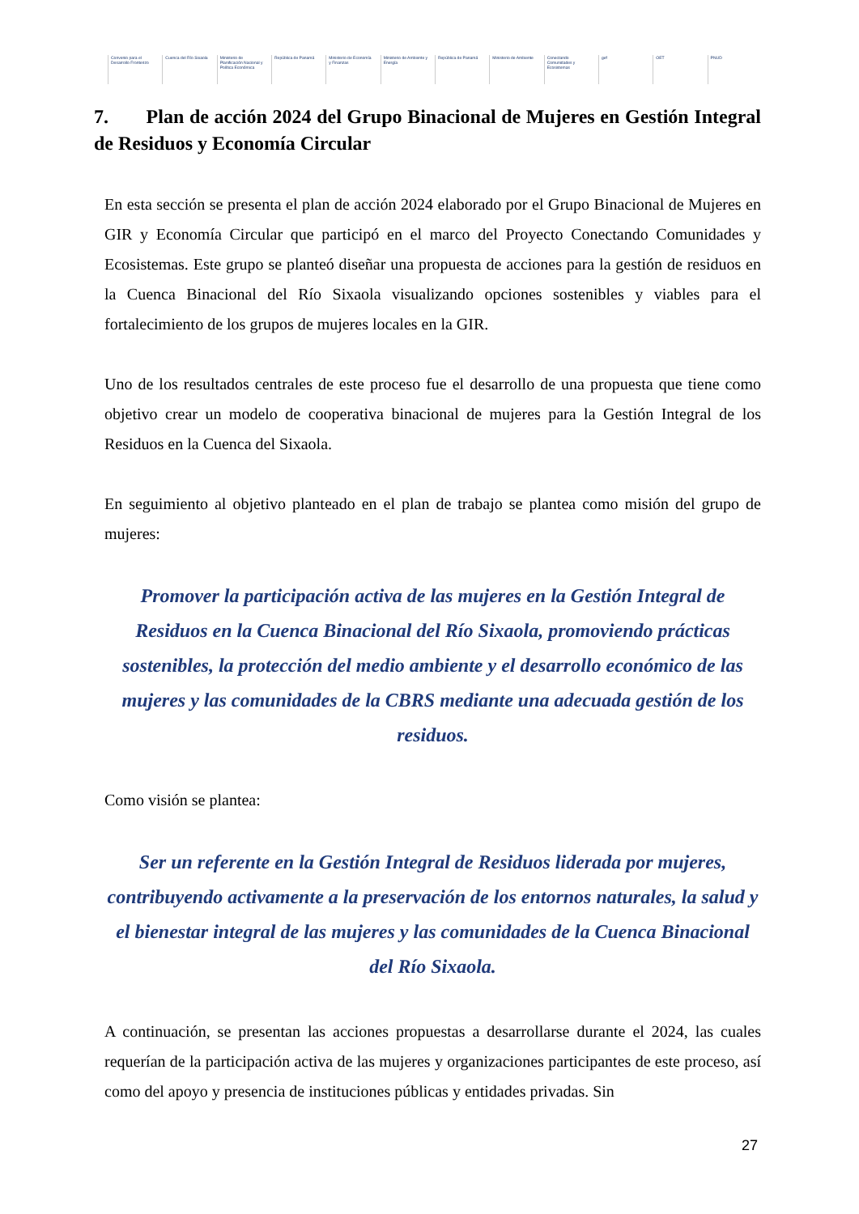Convenio para el Desarrollo Fronterizo
Cuenca del Río Sixaola
Ministerio de Planificación Nacional y Política Económica
República de Panamá
Ministerio de Economía y Finanzas
Ministerio de Ambiente y Energía
República de Panamá Ministerio de Ambiente
Conectando Comunidades y Ecosistemas
gef OET PNUD
7. Plan de acción 2024 del Grupo Binacional de Mujeres en Gestión Integral de Residuos y Economía Circular
En esta sección se presenta el plan de acción 2024 elaborado por el Grupo Binacional de Mujeres en GIR y Economía Circular que participó en el marco del Proyecto Conectando Comunidades y Ecosistemas. Este grupo se planteó diseñar una propuesta de acciones para la gestión de residuos en la Cuenca Binacional del Río Sixaola visualizando opciones sostenibles y viables para el fortalecimiento de los grupos de mujeres locales en la GIR.
Uno de los resultados centrales de este proceso fue el desarrollo de una propuesta que tiene como objetivo crear un modelo de cooperativa binacional de mujeres para la Gestión Integral de los Residuos en la Cuenca del Sixaola.
En seguimiento al objetivo planteado en el plan de trabajo se plantea como misión del grupo de mujeres:
Promover la participación activa de las mujeres en la Gestión Integral de Residuos en la Cuenca Binacional del Río Sixaola, promoviendo prácticas sostenibles, la protección del medio ambiente y el desarrollo económico de las mujeres y las comunidades de la CBRS mediante una adecuada gestión de los residuos.
Como visión se plantea:
Ser un referente en la Gestión Integral de Residuos liderada por mujeres, contribuyendo activamente a la preservación de los entornos naturales, la salud y el bienestar integral de las mujeres y las comunidades de la Cuenca Binacional del Río Sixaola.
A continuación, se presentan las acciones propuestas a desarrollarse durante el 2024, las cuales requerían de la participación activa de las mujeres y organizaciones participantes de este proceso, así como del apoyo y presencia de instituciones públicas y entidades privadas. Sin
27